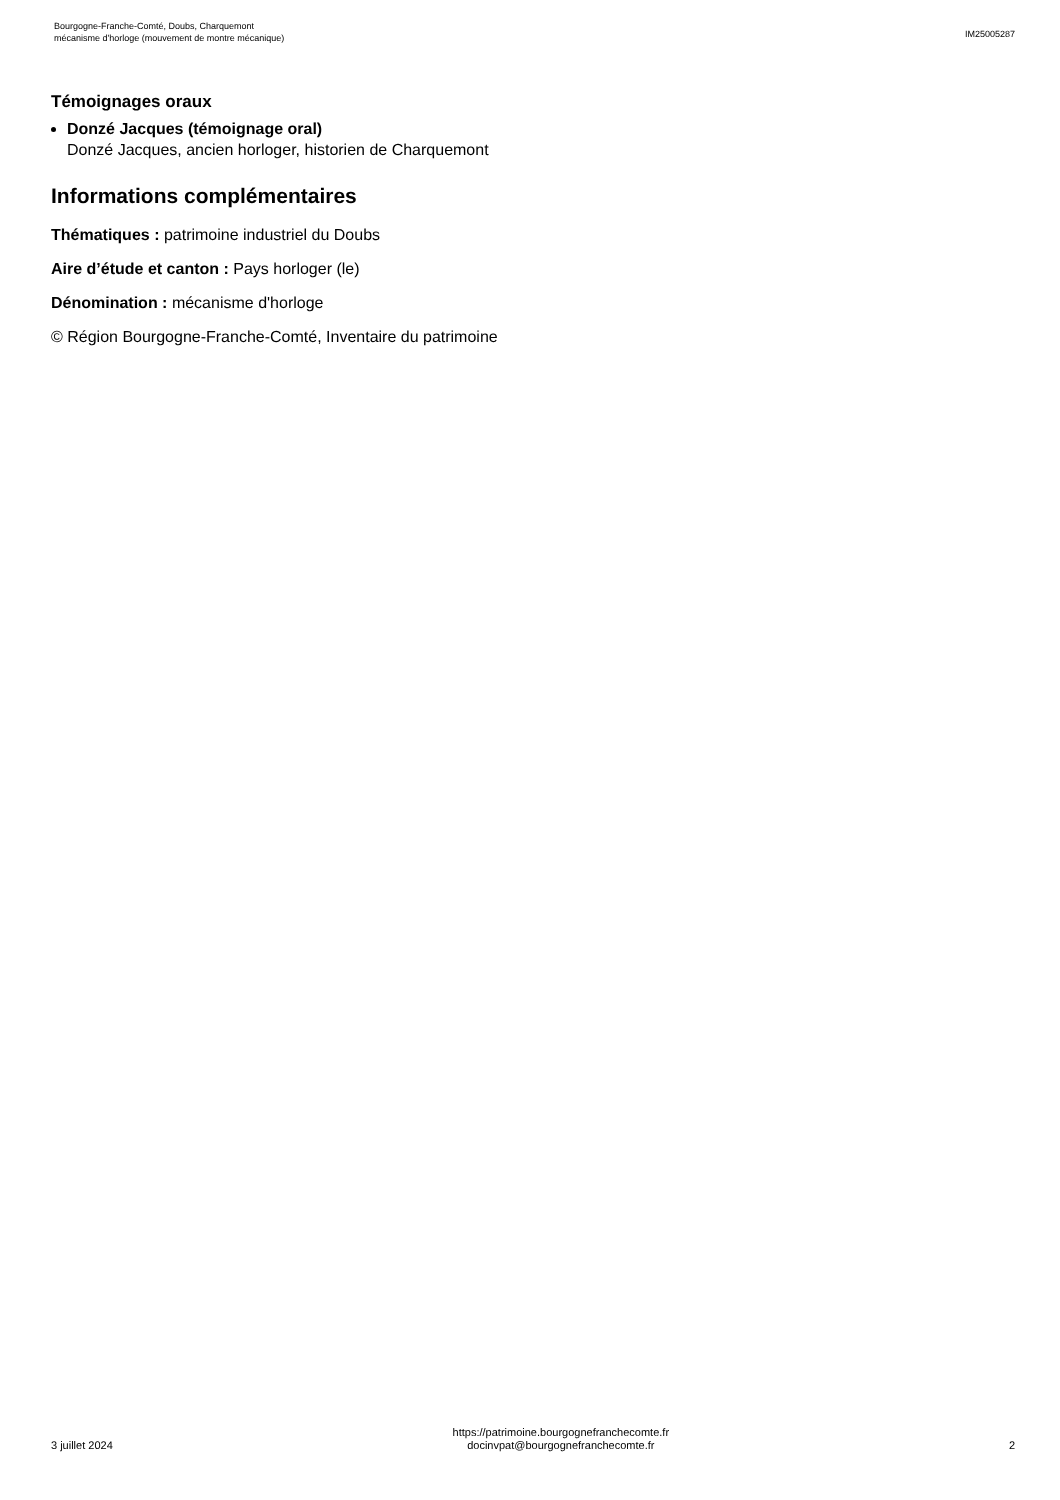Bourgogne-Franche-Comté, Doubs, Charquemont
mécanisme d'horloge (mouvement de montre mécanique)
IM25005287
Témoignages oraux
Donzé Jacques (témoignage oral)
Donzé Jacques, ancien horloger, historien de Charquemont
Informations complémentaires
Thématiques : patrimoine industriel du Doubs
Aire d’étude et canton : Pays horloger (le)
Dénomination : mécanisme d'horloge
© Région Bourgogne-Franche-Comté, Inventaire du patrimoine
3 juillet 2024
https://patrimoine.bourgognefranchecomte.fr
docinvpat@bourgognefranchecomte.fr
2